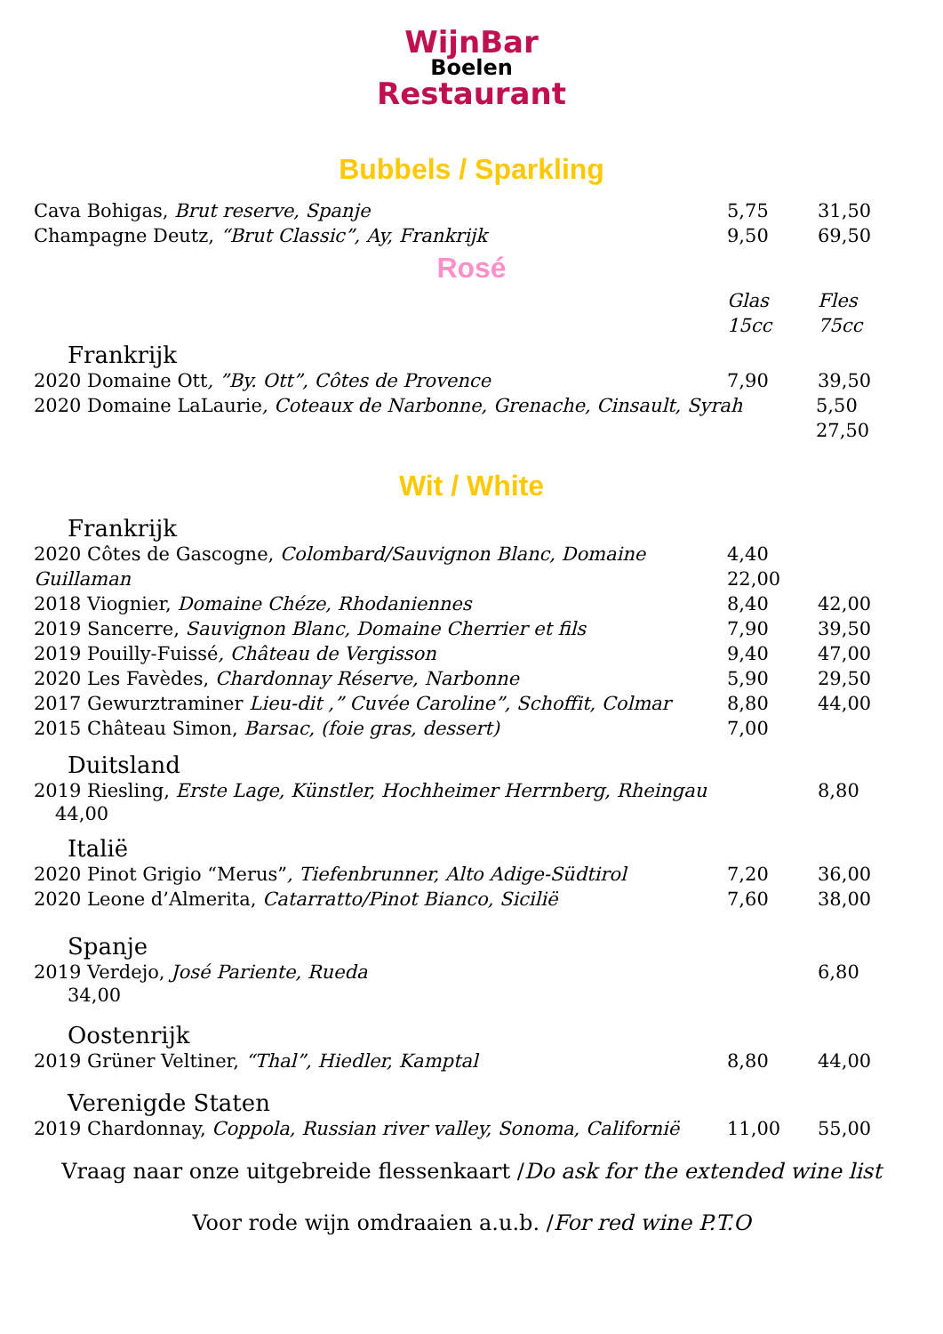WijnBar
Boelen
Restaurant
Bubbels / Sparkling
Cava Bohigas, Brut reserve, Spanje 5,75 31,50
Champagne Deutz, “Brut Classic”, Ay, Frankrijk 9,50 69,50
Rosé
Glas 15cc Fles 75cc
Frankrijk
2020 Domaine Ott, ”By. Ott”, Côtes de Provence 7,90 39,50
2020 Domaine LaLaurie, Coteaux de Narbonne, Grenache, Cinsault, Syrah 5,50
27,50
Wit / White
Frankrijk
2020 Côtes de Gascogne, Colombard/Sauvignon Blanc, Domaine Guillaman 4,40
22,00
2018 Viognier, Domaine Chéze, Rhodaniennes 8,40 42,00
2019 Sancerre, Sauvignon Blanc, Domaine Cherrier et fils 7,90 39,50
2019 Pouilly-Fuissé, Château de Vergisson 9,40 47,00
2020 Les Favèdes, Chardonnay Réserve, Narbonne 5,90 29,50
2017 Gewurztraminer Lieu-dit ,” Cuvée Caroline”, Schoffit, Colmar 8,80 44,00
2015 Château Simon, Barsac, (foie gras, dessert) 7,00
Duitsland
2019 Riesling, Erste Lage, Künstler, Hochheimer Herrnberg, Rheingau 8,80
44,00
Italië
2020 Pinot Grigio “Merus”, Tiefenbrunner, Alto Adige-Südtirol 7,20 36,00
2020 Leone d’Almerita, Catarratto/Pinot Bianco, Sicilië 7,60 38,00
Spanje
2019 Verdejo, José Pariente, Rueda 6,80
34,00
Oostenrijk
2019 Grüner Veltiner, “Thal”, Hiedler, Kamptal 8,80 44,00
Verenigde Staten
2019 Chardonnay, Coppola, Russian river valley, Sonoma, Californië 11,00 55,00
Vraag naar onze uitgebreide flessenkaart /Do ask for the extended wine list
Voor rode wijn omdraaien a.u.b. /For red wine P.T.O